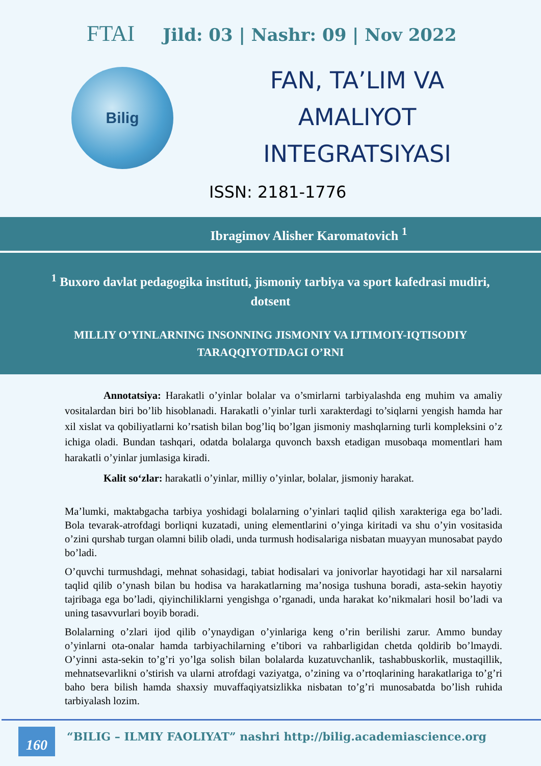FTAI Jild: 03 | Nashr: 09 | Nov 2022
Bilig
FAN, TA’LIM VA
AMALIYOT
INTEGRATSIYASI
ISSN: 2181-1776
Ibragimov Alisher Karomatovich <sup>1</sup>
<sup>1</sup> Buxoro davlat pedagogika instituti, jismoniy tarbiya va sport kafedrasi mudiri, dotsent
MILLIY O’YINLARNING INSONNING JISMONIY VA IJTIMOIY-IQTISODIY TARAQQIYOTIDAGI O’RNI
Annotatsiya: Harakatli o’yinlar bolalar va o’smirlarni tarbiyalashda eng muhim va amaliy vositalardan biri bo’lib hisoblanadi. Harakatli o’yinlar turli xarakterdagi to’siqlarni yengish hamda har xil xislat va qobiliyatlarni ko’rsatish bilan bog’liq bo’lgan jismoniy mashqlarning turli kompleksini o’z ichiga oladi. Bundan tashqari, odatda bolalarga quvonch baxsh etadigan musobaqa momentlari ham harakatli o’yinlar jumlasiga kiradi.
Kalit so‘zlar: harakatli o’yinlar, milliy o’yinlar, bolalar, jismoniy harakat.
Ma’lumki, maktabgacha tarbiya yoshidagi bolalarning o’yinlari taqlid qilish xarakteriga ega bo’ladi. Bola tevarak-atrofdagi borliqni kuzatadi, uning elementlarini o’yinga kiritadi va shu o’yin vositasida o’zini qurshab turgan olamni bilib oladi, unda turmush hodisalariga nisbatan muayyan munosabat paydo bo’ladi.
O’quvchi turmushdagi, mehnat sohasidagi, tabiat hodisalari va jonivorlar hayotidagi har xil narsalarni taqlid qilib o’ynash bilan bu hodisa va harakatlarning ma’nosiga tushuna boradi, asta-sekin hayotiy tajribaga ega bo’ladi, qiyinchiliklarni yengishga o’rganadi, unda harakat ko’nikmalari hosil bo’ladi va uning tasavvurlari boyib boradi.
Bolalarning o’zlari ijod qilib o’ynaydigan o’yinlariga keng o’rin berilishi zarur. Ammo bunday o’yinlarni ota-onalar hamda tarbiyachilarning e’tibori va rahbarligidan chetda qoldirib bo’lmaydi. O’yinni asta-sekin to’g’ri yo’lga solish bilan bolalarda kuzatuvchanlik, tashabbuskorlik, mustaqillik, mehnatsevarlikni o’stirish va ularni atrofdagi vaziyatga, o’zining va o’rtoqlarining harakatlariga to’g’ri baho bera bilish hamda shaxsiy muvaffaqiyatsizlikka nisbatan to’g’ri munosabatda bo’lish ruhida tarbiyalash lozim.
160
“BILIG – ILMIY FAOLIYAT” nashri http://bilig.academiascience.org